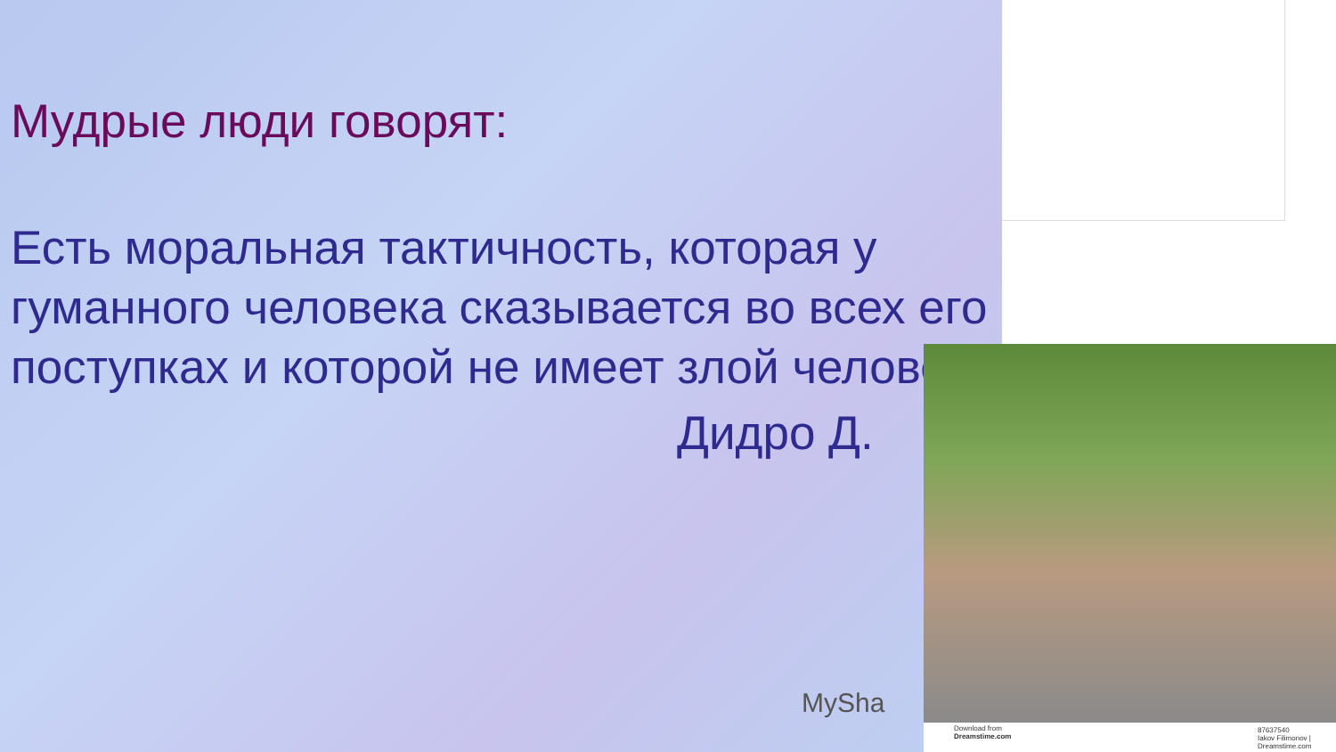Мудрые люди говорят:
Есть моральная тактичность, которая у гуманного человека сказывается во всех его поступках и которой не имеет злой человек.
Дидро Д.
MySha
Download from
Dreamstime.com
87637540
Iakov Filimonov | Dreamstime.com